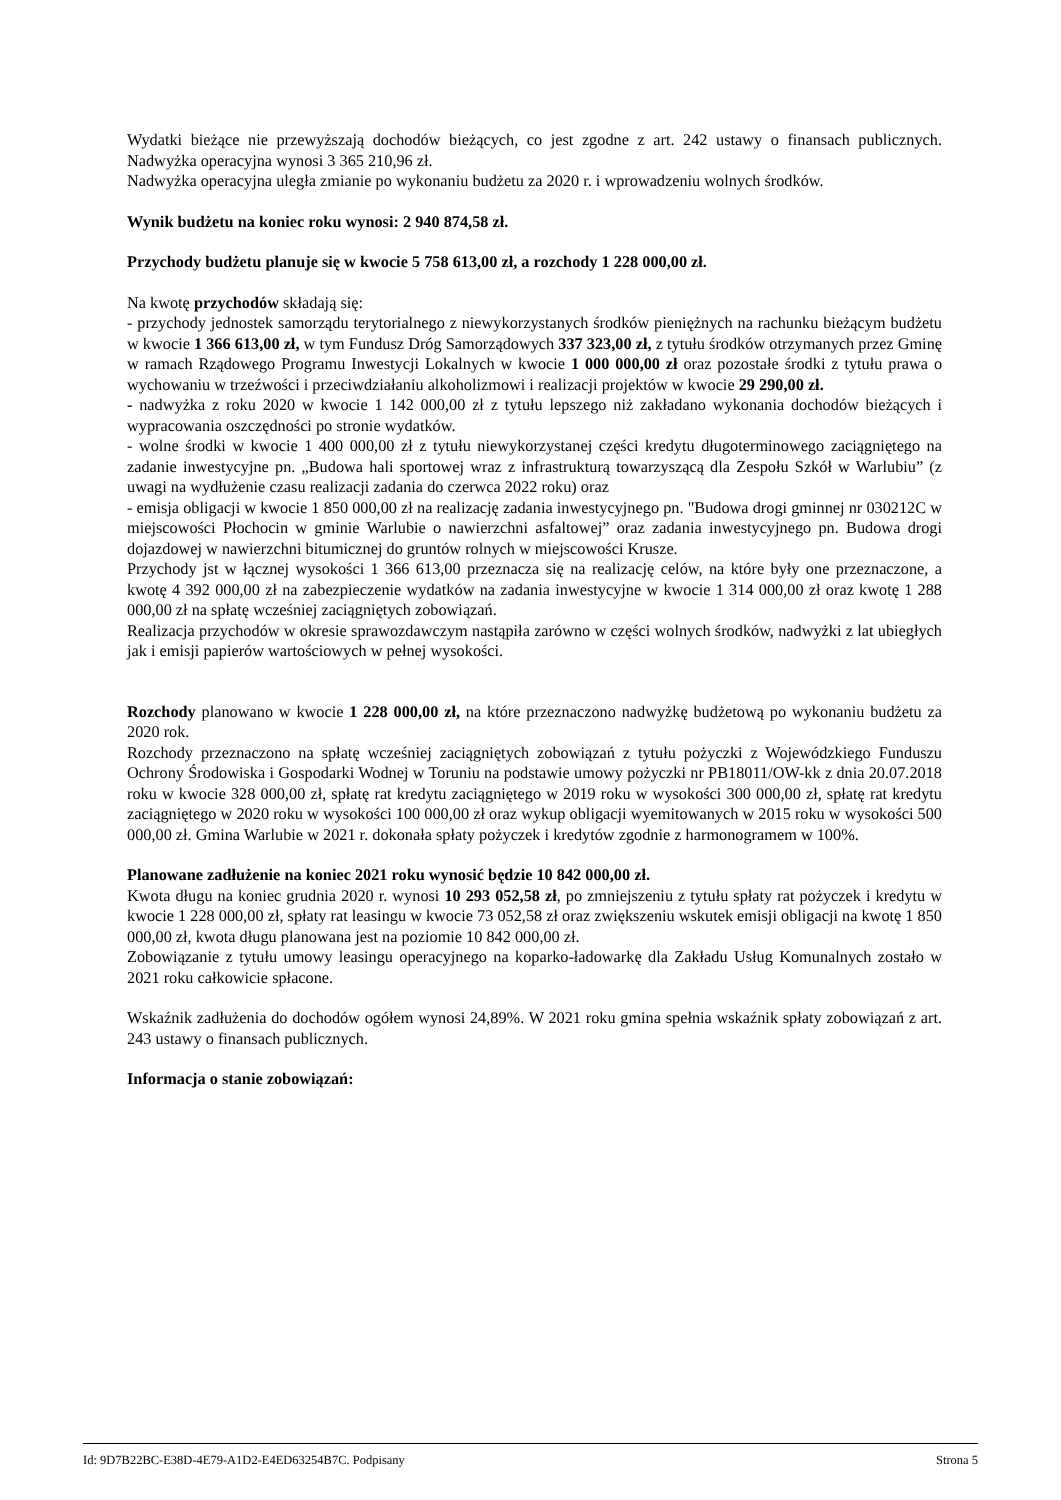Wydatki bieżące nie przewyższają dochodów bieżących, co jest zgodne z art. 242 ustawy o finansach publicznych. Nadwyżka operacyjna wynosi 3 365 210,96 zł.
Nadwyżka operacyjna uległa zmianie po wykonaniu budżetu za 2020 r. i wprowadzeniu wolnych środków.
Wynik budżetu na koniec roku wynosi: 2 940 874,58 zł.
Przychody budżetu planuje się w kwocie 5 758 613,00 zł, a rozchody 1 228 000,00 zł.
Na kwotę przychodów składają się:
- przychody jednostek samorządu terytorialnego z niewykorzystanych środków pieniężnych na rachunku bieżącym budżetu w kwocie 1 366 613,00 zł, w tym Fundusz Dróg Samorządowych 337 323,00 zł, z tytułu środków otrzymanych przez Gminę w ramach Rządowego Programu Inwestycji Lokalnych w kwocie 1 000 000,00 zł oraz pozostałe środki z tytułu prawa o wychowaniu w trzeźwości i przeciwdziałaniu alkoholizmowi i realizacji projektów w kwocie 29 290,00 zł.
- nadwyżka z roku 2020 w kwocie 1 142 000,00 zł z tytułu lepszego niż zakładano wykonania dochodów bieżących i wypracowania oszczędności po stronie wydatków.
- wolne środki w kwocie 1 400 000,00 zł z tytułu niewykorzystanej części kredytu długoterminowego zaciągniętego na zadanie inwestycyjne pn. „Budowa hali sportowej wraz z infrastrukturą towarzyszącą dla Zespołu Szkół w Warlubiu” (z uwagi na wydłużenie czasu realizacji zadania do czerwca 2022 roku) oraz
- emisja obligacji w kwocie 1 850 000,00 zł na realizację zadania inwestycyjnego pn. "Budowa drogi gminnej nr 030212C w miejscowości Płochocin w gminie Warlubie o nawierzchni asfaltowej” oraz zadania inwestycyjnego pn. Budowa drogi dojazdowej w nawierzchni bitumicznej do gruntów rolnych w miejscowości Krusze.
Przychody jst w łącznej wysokości 1 366 613,00 przeznacza się na realizację celów, na które były one przeznaczone, a kwotę 4 392 000,00 zł na zabezpieczenie wydatków na zadania inwestycyjne w kwocie 1 314 000,00 zł oraz kwotę 1 288 000,00 zł na spłatę wcześniej zaciągniętych zobowiązań.
Realizacja przychodów w okresie sprawozdawczym nastąpiła zarówno w części wolnych środków, nadwyżki z lat ubiegłych jak i emisji papierów wartościowych w pełnej wysokości.
Rozchody planowano w kwocie 1 228 000,00 zł, na które przeznaczono nadwyżkę budżetową po wykonaniu budżetu za 2020 rok.
Rozchody przeznaczono na spłatę wcześniej zaciągniętych zobowiązań z tytułu pożyczki z Wojewódzkiego Funduszu Ochrony Środowiska i Gospodarki Wodnej w Toruniu na podstawie umowy pożyczki nr PB18011/OW-kk z dnia 20.07.2018 roku w kwocie 328 000,00 zł, spłatę rat kredytu zaciągniętego w 2019 roku w wysokości 300 000,00 zł, spłatę rat kredytu zaciągniętego w 2020 roku w wysokości 100 000,00 zł oraz wykup obligacji wyemitowanych w 2015 roku w wysokości 500 000,00 zł. Gmina Warlubie w 2021 r. dokonała spłaty pożyczek i kredytów zgodnie z harmonogramem w 100%.
Planowane zadłużenie na koniec 2021 roku wynosić będzie 10 842 000,00 zł.
Kwota długu na koniec grudnia 2020 r. wynosi 10 293 052,58 zł, po zmniejszeniu z tytułu spłaty rat pożyczek i kredytu w kwocie 1 228 000,00 zł, spłaty rat leasingu w kwocie 73 052,58 zł oraz zwiększeniu wskutek emisji obligacji na kwotę 1 850 000,00 zł, kwota długu planowana jest na poziomie 10 842 000,00 zł.
Zobowiązanie z tytułu umowy leasingu operacyjnego na koparko-ładowarkę dla Zakładu Usług Komunalnych zostało w 2021 roku całkowicie spłacone.
Wskaźnik zadłużenia do dochodów ogółem wynosi 24,89%. W 2021 roku gmina spełnia wskaźnik spłaty zobowiązań z art. 243 ustawy o finansach publicznych.
Informacja o stanie zobowiązań:
Id: 9D7B22BC-E38D-4E79-A1D2-E4ED63254B7C. Podpisany Strona 5